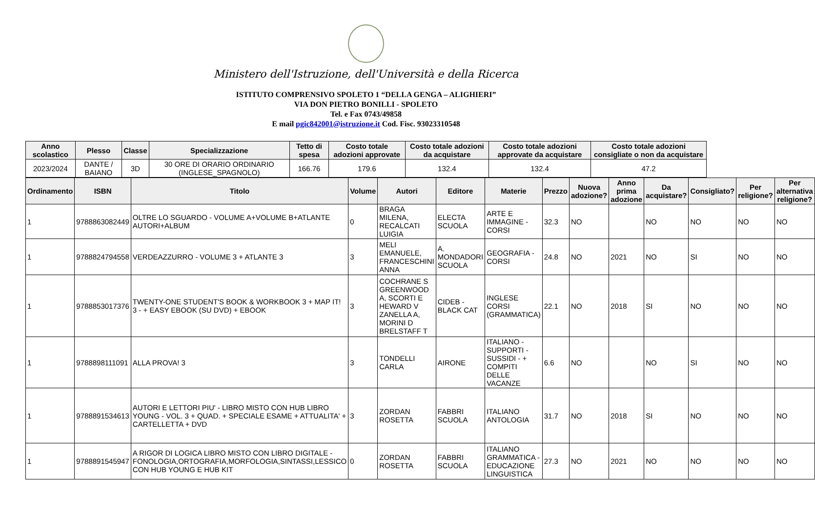Ministero dell'Istruzione, dell'Università e della Ricerca
ISTITUTO COMPRENSIVO SPOLETO 1 “DELLA GENGA – ALIGHIERI”
VIA DON PIETRO BONILLI - SPOLETO
Tel. e Fax 0743/49858
E mail pgic842001@istruzione.it Cod. Fisc. 93023310548
| Anno scolastico | Plesso | Classe | Specializzazione | Tetto di spesa | Costo totale adozioni approvate | Costo totale adozioni da acquistare | Costo totale adozioni approvate da acquistare | Costo totale adozioni consigliate o non da acquistare |
| --- | --- | --- | --- | --- | --- | --- | --- | --- |
| 2023/2024 | DANTE / BAIANO | 3D | 30 ORE DI ORARIO ORDINARIO (INGLESE_SPAGNOLO) | 166.76 | 179.6 | 132.4 | 132.4 | 47.2 |
| Ordinamento | ISBN | Titolo | Volume | Autori | Editore | Materie | Prezzo | Nuova adozione? | Anno prima adozione | Da acquistare? | Consigliato? | Per religione? | Per alternativa religione? |
| --- | --- | --- | --- | --- | --- | --- | --- | --- | --- | --- | --- | --- | --- |
| 1 | 9788863082449 | OLTRE LO SGUARDO - VOLUME A+VOLUME B+ATLANTE AUTORI+ALBUM | 0 | BRAGA MILENA, RECALCATI LUIGIA | ELECTA SCUOLA | ARTE E IMMAGINE - CORSI | 32.3 | NO | | NO | NO | NO | NO |
| 1 | 9788824794558 | VERDEAZZURRO - VOLUME 3 + ATLANTE 3 | 3 | MELI EMANUELE, FRANCESCHINI ANNA | A. MONDADORI SCUOLA | GEOGRAFIA - CORSI | 24.8 | NO | 2021 | NO | SI | NO | NO |
| 1 | 9788853017376 | TWENTY-ONE STUDENT'S BOOK & WORKBOOK 3 + MAP IT! 3 - + EASY EBOOK (SU DVD) + EBOOK | 3 | COCHRANE S GREENWOOD A, SCORTI E HEWARD V ZANELLA A, MORINI D BRELSTAFF T | CIDEB - BLACK CAT | INGLESE CORSI (GRAMMATICA) | 22.1 | NO | 2018 | SI | NO | NO | NO |
| 1 | 9788898111091 | ALLA PROVA! 3 | 3 | TONDELLI CARLA | AIRONE | ITALIANO - SUPPORTI - SUSSIDI - + COMPITI DELLE VACANZE | 6.6 | NO | | NO | SI | NO | NO |
| 1 | 9788891534613 | AUTORI E LETTORI PIU' - LIBRO MISTO CON HUB LIBRO YOUNG - VOL. 3 + QUAD. + SPECIALE ESAME + ATTUALITA' + CARTELLETTA + DVD | 3 | ZORDAN ROSETTA | FABBRI SCUOLA | ITALIANO ANTOLOGIA | 31.7 | NO | 2018 | SI | NO | NO | NO |
| 1 | 9788891545947 | A RIGOR DI LOGICA LIBRO MISTO CON LIBRO DIGITALE - FONOLOGIA,ORTOGRAFIA,MORFOLOGIA,SINTASSI,LESSICO CON HUB YOUNG E HUB KIT | 0 | ZORDAN ROSETTA | FABBRI SCUOLA | ITALIANO GRAMMATICA - EDUCAZIONE LINGUISTICA | 27.3 | NO | 2021 | NO | NO | NO | NO |